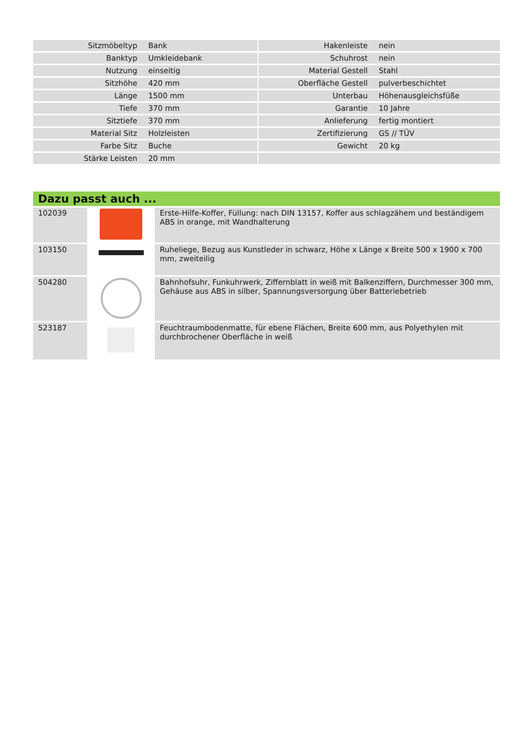| Sitzmöbeltyp | Bank | | Hakenleiste | nein |
| Banktyp | Umkleidebank | | Schuhrost | nein |
| Nutzung | einseitig | | Material Gestell | Stahl |
| Sitzhöhe | 420 mm | | Oberfläche Gestell | pulverbeschichtet |
| Länge | 1500 mm | | Unterbau | Höhenausgleichsfüße |
| Tiefe | 370 mm | | Garantie | 10 Jahre |
| Sitztiefe | 370 mm | | Anlieferung | fertig montiert |
| Material Sitz | Holzleisten | | Zertifizierung | GS // TÜV |
| Farbe Sitz | Buche | | Gewicht | 20 kg |
| Stärke Leisten | 20 mm | | | |
Dazu passt auch ...
| 102039 | | Erste-Hilfe-Koffer, Füllung: nach DIN 13157, Koffer aus schlagzähem und beständigem ABS in orange, mit Wandhalterung |
| 103150 | | Ruheliege, Bezug aus Kunstleder in schwarz, Höhe x Länge x Breite 500 x 1900 x 700 mm, zweiteilig |
| 504280 | | Bahnhofsuhr, Funkuhrwerk, Ziffernblatt in weiß mit Balkenziffern, Durchmesser 300 mm, Gehäuse aus ABS in silber, Spannungsversorgung über Batteriebetrieb |
| 523187 | | Feuchtraumbodenmatte, für ebene Flächen, Breite 600 mm, aus Polyethylen mit durchbrochener Oberfläche in weiß |